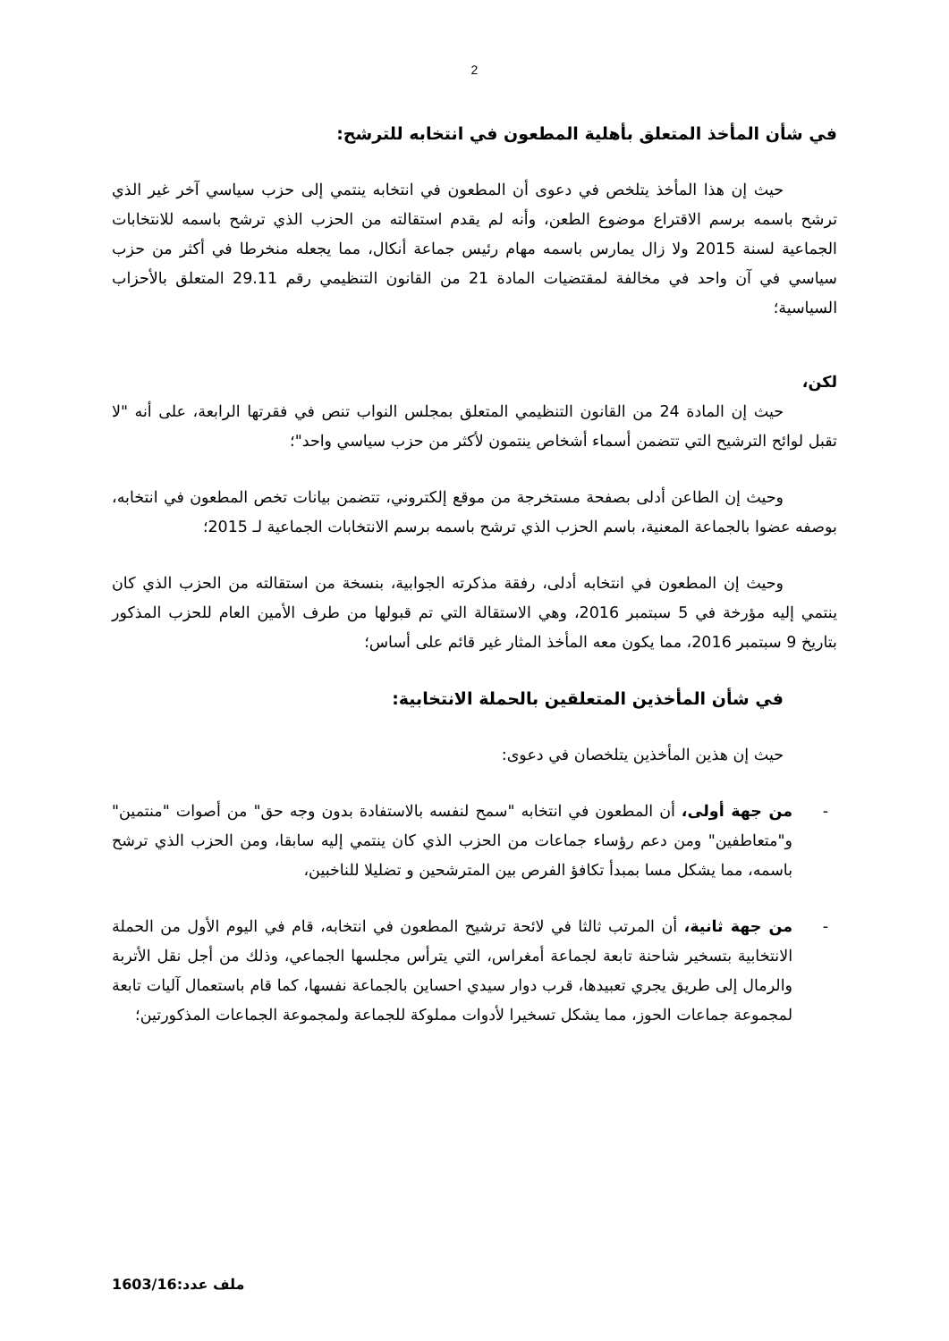2
في شأن المأخذ المتعلق بأهلية المطعون في انتخابه للترشح:
حيث إن هذا المأخذ يتلخص في دعوى أن المطعون في انتخابه ينتمي إلى حزب سياسي آخر غير الذي ترشح باسمه برسم الاقتراع موضوع الطعن، وأنه لم يقدم استقالته من الحزب الذي ترشح باسمه للانتخابات الجماعية لسنة 2015 ولا زال يمارس باسمه مهام رئيس جماعة أنكال، مما يجعله منخرطا في أكثر من حزب سياسي في آن واحد في مخالفة لمقتضيات المادة 21 من القانون التنظيمي رقم 29.11 المتعلق بالأحزاب السياسية؛
لكن،
حيث إن المادة 24 من القانون التنظيمي المتعلق بمجلس النواب تنص في فقرتها الرابعة، على أنه "لا تقبل لوائح الترشيح التي تتضمن أسماء أشخاص ينتمون لأكثر من حزب سياسي واحد"؛
وحيث إن الطاعن أدلى بصفحة مستخرجة من موقع إلكتروني، تتضمن بيانات تخص المطعون في انتخابه، بوصفه عضوا بالجماعة المعنية، باسم الحزب الذي ترشح باسمه برسم الانتخابات الجماعية لـ 2015؛
وحيث إن المطعون في انتخابه أدلى، رفقة مذكرته الجوابية، بنسخة من استقالته من الحزب الذي كان ينتمي إليه مؤرخة في 5 سبتمبر 2016، وهي الاستقالة التي تم قبولها من طرف الأمين العام للحزب المذكور بتاريخ 9 سبتمبر 2016، مما يكون معه المأخذ المثار غير قائم على أساس؛
في شأن المأخذين المتعلقين بالحملة الانتخابية:
حيث إن هذين المأخذين يتلخصان في دعوى:
- من جهة أولى، أن المطعون في انتخابه "سمح لنفسه بالاستفادة بدون وجه حق" من أصوات "منتمين" و"متعاطفين" ومن دعم رؤساء جماعات من الحزب الذي كان ينتمي إليه سابقا، ومن الحزب الذي ترشح باسمه، مما يشكل مسا بمبدأ تكافؤ الفرص بين المترشحين و تضليلا للناخبين،
- من جهة ثانية، أن المرتب ثالثا في لائحة ترشيح المطعون في انتخابه، قام في اليوم الأول من الحملة الانتخابية بتسخير شاحنة تابعة لجماعة أمغراس، التي يترأس مجلسها الجماعي، وذلك من أجل نقل الأتربة والرمال إلى طريق يجري تعبيدها، قرب دوار سيدي احساين بالجماعة نفسها، كما قام باستعمال آليات تابعة لمجموعة جماعات الحوز، مما يشكل تسخيرا لأدوات مملوكة للجماعة ولمجموعة الجماعات المذكورتين؛
ملف عدد:1603/16